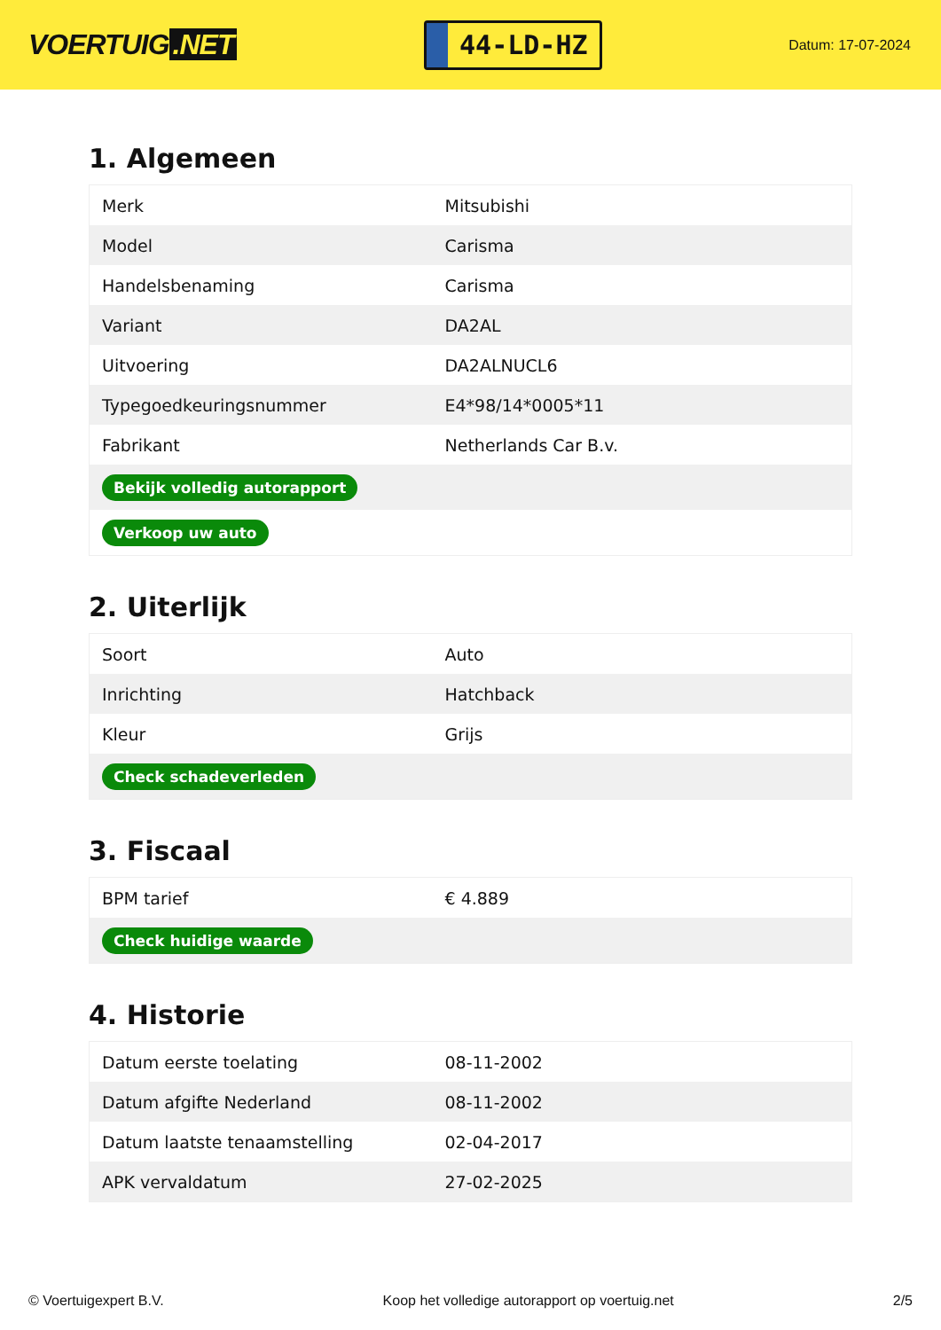VOERTUIG.NET
44-LD-HZ
Datum: 17-07-2024
1. Algemeen
| Merk | Mitsubishi |
| Model | Carisma |
| Handelsbenaming | Carisma |
| Variant | DA2AL |
| Uitvoering | DA2ALNUCL6 |
| Typegoedkeuringsnummer | E4*98/14*0005*11 |
| Fabrikant | Netherlands Car B.v. |
| Bekijk volledig autorapport | |
| Verkoop uw auto | |
2. Uiterlijk
| Soort | Auto |
| Inrichting | Hatchback |
| Kleur | Grijs |
| Check schadeverleden | |
3. Fiscaal
| BPM tarief | € 4.889 |
| Check huidige waarde | |
4. Historie
| Datum eerste toelating | 08-11-2002 |
| Datum afgifte Nederland | 08-11-2002 |
| Datum laatste tenaamstelling | 02-04-2017 |
| APK vervaldatum | 27-02-2025 |
© Voertuigexpert B.V. Koop het volledige autorapport op voertuig.net 2/5